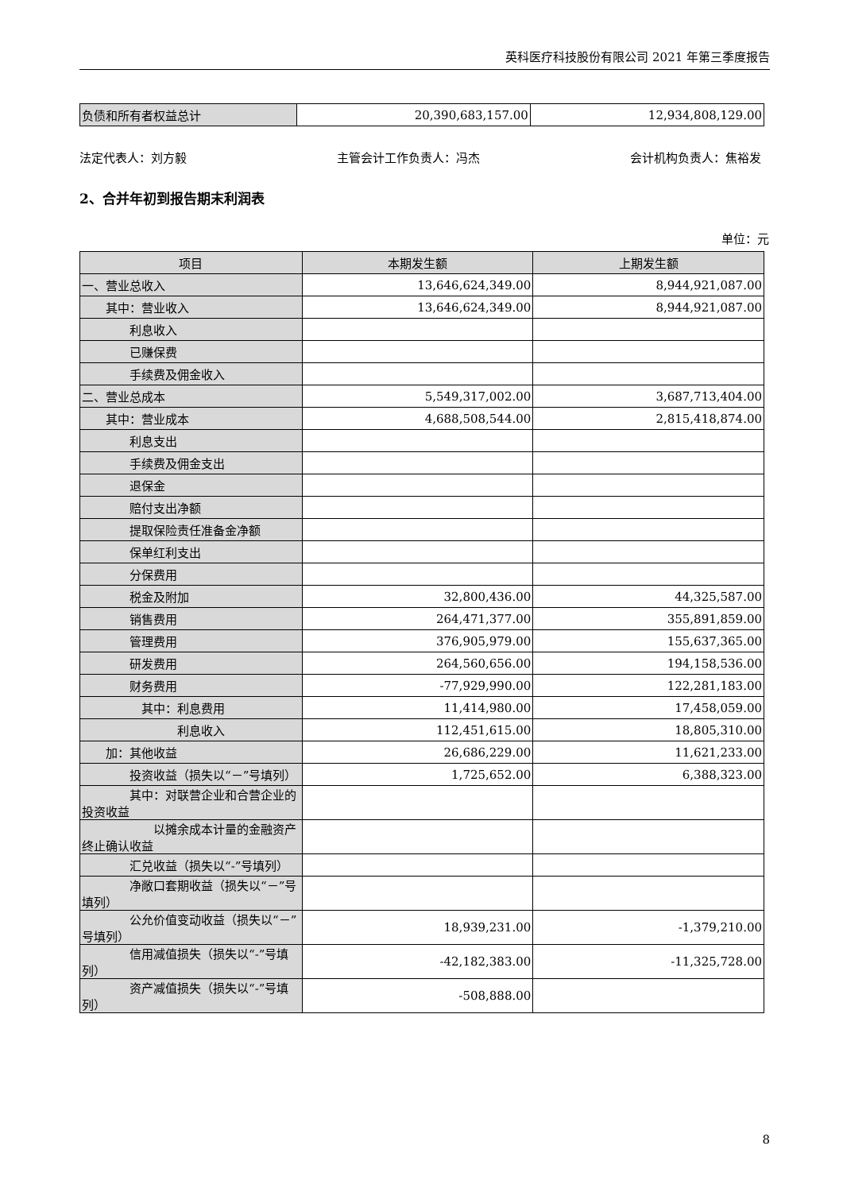英科医疗科技股份有限公司 2021 年第三季度报告
| 负债和所有者权益总计 | 20,390,683,157.00 | 12,934,808,129.00 |
法定代表人：刘方毅 主管会计工作负责人：冯杰 会计机构负责人：焦裕发
2、合并年初到报告期末利润表
单位：元
| 项目 | 本期发生额 | 上期发生额 |
| --- | --- | --- |
| 一、营业总收入 | 13,646,624,349.00 | 8,944,921,087.00 |
| 其中：营业收入 | 13,646,624,349.00 | 8,944,921,087.00 |
| 利息收入 | | |
| 已赚保费 | | |
| 手续费及佣金收入 | | |
| 二、营业总成本 | 5,549,317,002.00 | 3,687,713,404.00 |
| 其中：营业成本 | 4,688,508,544.00 | 2,815,418,874.00 |
| 利息支出 | | |
| 手续费及佣金支出 | | |
| 退保金 | | |
| 赔付支出净额 | | |
| 提取保险责任准备金净额 | | |
| 保单红利支出 | | |
| 分保费用 | | |
| 税金及附加 | 32,800,436.00 | 44,325,587.00 |
| 销售费用 | 264,471,377.00 | 355,891,859.00 |
| 管理费用 | 376,905,979.00 | 155,637,365.00 |
| 研发费用 | 264,560,656.00 | 194,158,536.00 |
| 财务费用 | -77,929,990.00 | 122,281,183.00 |
| 其中：利息费用 | 11,414,980.00 | 17,458,059.00 |
| 利息收入 | 112,451,615.00 | 18,805,310.00 |
| 加：其他收益 | 26,686,229.00 | 11,621,233.00 |
| 投资收益（损失以“－”号填列） | 1,725,652.00 | 6,388,323.00 |
| 其中：对联营企业和合营企业的投资收益 | | |
| 以摊余成本计量的金融资产终止确认收益 | | |
| 汇兑收益（损失以“-”号填列） | | |
| 净敞口套期收益（损失以“－”号填列） | | |
| 公允价值变动收益（损失以“－”号填列） | 18,939,231.00 | -1,379,210.00 |
| 信用减值损失（损失以“-”号填列） | -42,182,383.00 | -11,325,728.00 |
| 资产减值损失（损失以“-”号填列） | -508,888.00 | |
8